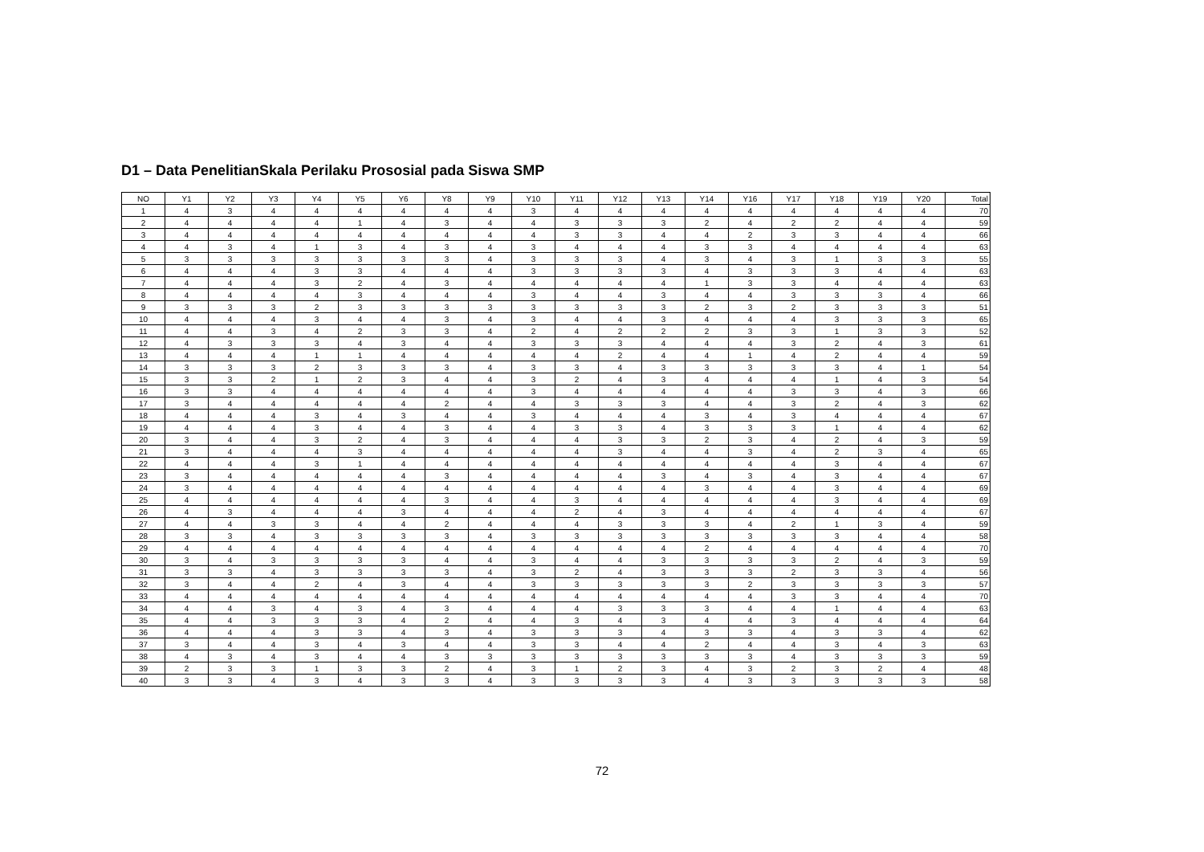D1 – Data PenelitianSkala Perilaku Prososial pada Siswa SMP
| NO | Y1 | Y2 | Y3 | Y4 | Y5 | Y6 | Y8 | Y9 | Y10 | Y11 | Y12 | Y13 | Y14 | Y16 | Y17 | Y18 | Y19 | Y20 | Total |
| --- | --- | --- | --- | --- | --- | --- | --- | --- | --- | --- | --- | --- | --- | --- | --- | --- | --- | --- | --- |
| 1 | 4 | 3 | 4 | 4 | 4 | 4 | 4 | 4 | 3 | 4 | 4 | 4 | 4 | 4 | 4 | 4 | 4 | 4 | 70 |
| 2 | 4 | 4 | 4 | 4 | 1 | 4 | 3 | 4 | 4 | 3 | 3 | 3 | 2 | 4 | 2 | 2 | 4 | 4 | 59 |
| 3 | 4 | 4 | 4 | 4 | 4 | 4 | 4 | 4 | 4 | 3 | 3 | 4 | 4 | 2 | 3 | 3 | 4 | 4 | 66 |
| 4 | 4 | 3 | 4 | 1 | 3 | 4 | 3 | 4 | 3 | 4 | 4 | 4 | 3 | 3 | 4 | 4 | 4 | 4 | 63 |
| 5 | 3 | 3 | 3 | 3 | 3 | 3 | 3 | 4 | 3 | 3 | 3 | 4 | 3 | 4 | 3 | 1 | 3 | 3 | 55 |
| 6 | 4 | 4 | 4 | 3 | 3 | 4 | 4 | 4 | 3 | 3 | 3 | 3 | 4 | 3 | 3 | 3 | 4 | 4 | 63 |
| 7 | 4 | 4 | 4 | 3 | 2 | 4 | 3 | 4 | 4 | 4 | 4 | 4 | 1 | 3 | 3 | 4 | 4 | 4 | 63 |
| 8 | 4 | 4 | 4 | 4 | 3 | 4 | 4 | 4 | 3 | 4 | 4 | 3 | 4 | 4 | 3 | 3 | 3 | 4 | 66 |
| 9 | 3 | 3 | 3 | 2 | 3 | 3 | 3 | 3 | 3 | 3 | 3 | 3 | 2 | 3 | 2 | 3 | 3 | 3 | 51 |
| 10 | 4 | 4 | 4 | 3 | 4 | 4 | 3 | 4 | 3 | 4 | 4 | 3 | 4 | 4 | 4 | 3 | 3 | 3 | 65 |
| 11 | 4 | 4 | 3 | 4 | 2 | 3 | 3 | 4 | 2 | 4 | 2 | 2 | 2 | 3 | 3 | 1 | 3 | 3 | 52 |
| 12 | 4 | 3 | 3 | 3 | 4 | 3 | 4 | 4 | 3 | 3 | 3 | 4 | 4 | 4 | 3 | 2 | 4 | 3 | 61 |
| 13 | 4 | 4 | 4 | 1 | 1 | 4 | 4 | 4 | 4 | 4 | 2 | 4 | 4 | 1 | 4 | 2 | 4 | 4 | 59 |
| 14 | 3 | 3 | 3 | 2 | 3 | 3 | 3 | 4 | 3 | 3 | 4 | 3 | 3 | 3 | 3 | 3 | 4 | 1 | 54 |
| 15 | 3 | 3 | 2 | 1 | 2 | 3 | 4 | 4 | 3 | 2 | 4 | 3 | 4 | 4 | 4 | 1 | 4 | 3 | 54 |
| 16 | 3 | 3 | 4 | 4 | 4 | 4 | 4 | 4 | 3 | 4 | 4 | 4 | 4 | 4 | 3 | 3 | 4 | 3 | 66 |
| 17 | 3 | 4 | 4 | 4 | 4 | 4 | 2 | 4 | 4 | 3 | 3 | 3 | 4 | 4 | 3 | 2 | 4 | 3 | 62 |
| 18 | 4 | 4 | 4 | 3 | 4 | 3 | 4 | 4 | 3 | 4 | 4 | 4 | 3 | 4 | 3 | 4 | 4 | 4 | 67 |
| 19 | 4 | 4 | 4 | 3 | 4 | 4 | 3 | 4 | 4 | 3 | 3 | 4 | 3 | 3 | 3 | 1 | 4 | 4 | 62 |
| 20 | 3 | 4 | 4 | 3 | 2 | 4 | 3 | 4 | 4 | 4 | 3 | 3 | 2 | 3 | 4 | 2 | 4 | 3 | 59 |
| 21 | 3 | 4 | 4 | 4 | 3 | 4 | 4 | 4 | 4 | 4 | 3 | 4 | 4 | 3 | 4 | 2 | 3 | 4 | 65 |
| 22 | 4 | 4 | 4 | 3 | 1 | 4 | 4 | 4 | 4 | 4 | 4 | 4 | 4 | 4 | 4 | 3 | 4 | 4 | 67 |
| 23 | 3 | 4 | 4 | 4 | 4 | 4 | 3 | 4 | 4 | 4 | 4 | 3 | 4 | 3 | 4 | 3 | 4 | 4 | 67 |
| 24 | 3 | 4 | 4 | 4 | 4 | 4 | 4 | 4 | 4 | 4 | 4 | 4 | 3 | 4 | 4 | 3 | 4 | 4 | 69 |
| 25 | 4 | 4 | 4 | 4 | 4 | 4 | 3 | 4 | 4 | 3 | 4 | 4 | 4 | 4 | 4 | 3 | 4 | 4 | 69 |
| 26 | 4 | 3 | 4 | 4 | 4 | 3 | 4 | 4 | 4 | 2 | 4 | 3 | 4 | 4 | 4 | 4 | 4 | 4 | 67 |
| 27 | 4 | 4 | 3 | 3 | 4 | 4 | 2 | 4 | 4 | 4 | 3 | 3 | 3 | 4 | 2 | 1 | 3 | 4 | 59 |
| 28 | 3 | 3 | 4 | 3 | 3 | 3 | 3 | 4 | 3 | 3 | 3 | 3 | 3 | 3 | 3 | 3 | 4 | 4 | 58 |
| 29 | 4 | 4 | 4 | 4 | 4 | 4 | 4 | 4 | 4 | 4 | 4 | 4 | 2 | 4 | 4 | 4 | 4 | 4 | 70 |
| 30 | 3 | 4 | 3 | 3 | 3 | 3 | 4 | 4 | 3 | 4 | 4 | 3 | 3 | 3 | 3 | 2 | 4 | 3 | 59 |
| 31 | 3 | 3 | 4 | 3 | 3 | 3 | 3 | 4 | 3 | 2 | 4 | 3 | 3 | 3 | 2 | 3 | 3 | 4 | 56 |
| 32 | 3 | 4 | 4 | 2 | 4 | 3 | 4 | 4 | 3 | 3 | 3 | 3 | 3 | 2 | 3 | 3 | 3 | 3 | 57 |
| 33 | 4 | 4 | 4 | 4 | 4 | 4 | 4 | 4 | 4 | 4 | 4 | 4 | 4 | 4 | 3 | 3 | 4 | 4 | 70 |
| 34 | 4 | 4 | 3 | 4 | 3 | 4 | 3 | 4 | 4 | 4 | 3 | 3 | 3 | 4 | 4 | 1 | 4 | 4 | 63 |
| 35 | 4 | 4 | 3 | 3 | 3 | 4 | 2 | 4 | 4 | 3 | 4 | 3 | 4 | 4 | 3 | 4 | 4 | 4 | 64 |
| 36 | 4 | 4 | 4 | 3 | 3 | 4 | 3 | 4 | 3 | 3 | 3 | 4 | 3 | 3 | 4 | 3 | 3 | 4 | 62 |
| 37 | 3 | 4 | 4 | 3 | 4 | 3 | 4 | 4 | 3 | 3 | 4 | 4 | 2 | 4 | 4 | 3 | 4 | 3 | 63 |
| 38 | 4 | 3 | 4 | 3 | 4 | 4 | 3 | 3 | 3 | 3 | 3 | 3 | 3 | 3 | 4 | 3 | 3 | 3 | 59 |
| 39 | 2 | 3 | 3 | 1 | 3 | 3 | 2 | 4 | 3 | 1 | 2 | 3 | 4 | 3 | 2 | 3 | 2 | 4 | 48 |
| 40 | 3 | 3 | 4 | 3 | 4 | 3 | 3 | 4 | 3 | 3 | 3 | 3 | 4 | 3 | 3 | 3 | 3 | 3 | 58 |
72